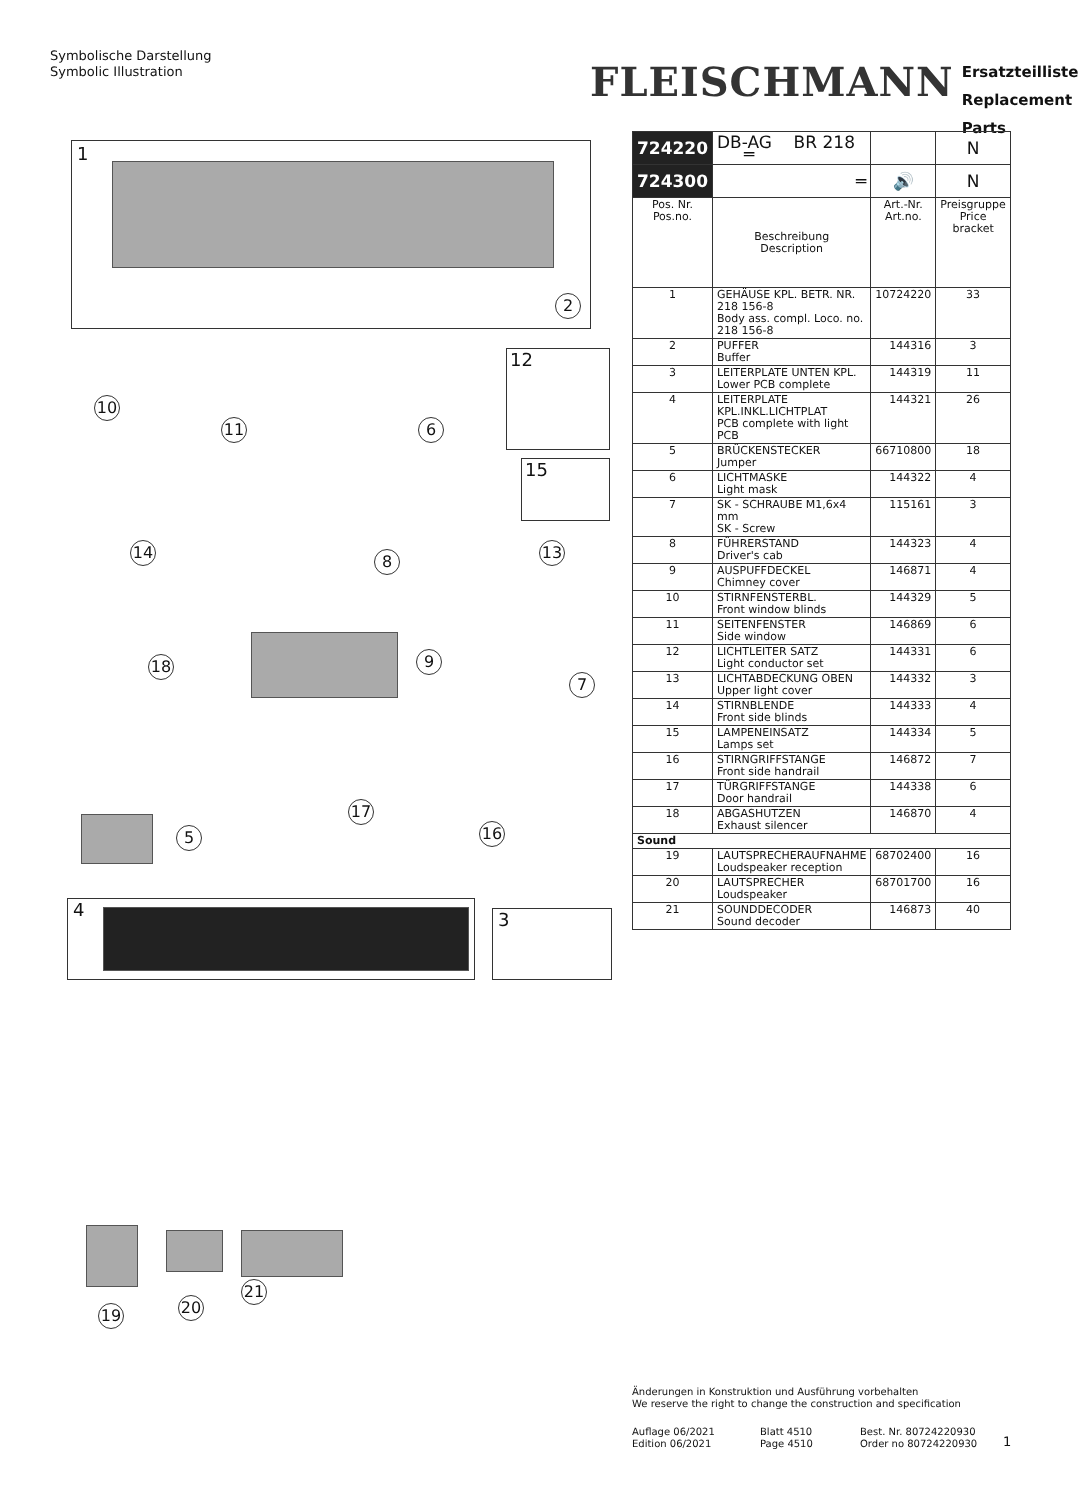Symbolische Darstellung
Symbolic Illustration
FLEISCHMANN
Ersatzteilliste
Replacement Parts
1
2
10
11 6
12
15
14 8 13
18 9
7
17
16
5
4
3
19 20
21
| 724220 | DB-AG BR 218 ═ | | N |
| 724300 | ═ | 🔊 | N |
| Pos. Nr. Pos.no. | Beschreibung Description | Art.-Nr. Art.no. | Preisgruppe Price bracket |
| 1 | GEHÄUSE KPL. BETR. NR. 218 156-8 Body ass. compl. Loco. no. 218 156-8 | 10724220 | 33 |
| 2 | PUFFER Buffer | 144316 | 3 |
| 3 | LEITERPLATE UNTEN KPL. Lower PCB complete | 144319 | 11 |
| 4 | LEITERPLATE KPL.INKL.LICHTPLAT PCB complete with light PCB | 144321 | 26 |
| 5 | BRÜCKENSTECKER Jumper | 66710800 | 18 |
| 6 | LICHTMASKE Light mask | 144322 | 4 |
| 7 | SK - SCHRAUBE M1,6x4 mm SK - Screw | 115161 | 3 |
| 8 | FÜHRERSTAND Driver's cab | 144323 | 4 |
| 9 | AUSPUFFDECKEL Chimney cover | 146871 | 4 |
| 10 | STIRNFENSTERBL. Front window blinds | 144329 | 5 |
| 11 | SEITENFENSTER Side window | 146869 | 6 |
| 12 | LICHTLEITER SATZ Light conductor set | 144331 | 6 |
| 13 | LICHTABDECKUNG OBEN Upper light cover | 144332 | 3 |
| 14 | STIRNBLENDE Front side blinds | 144333 | 4 |
| 15 | LAMPENEINSATZ Lamps set | 144334 | 5 |
| 16 | STIRNGRIFFSTANGE Front side handrail | 146872 | 7 |
| 17 | TÜRGRIFFSTANGE Door handrail | 144338 | 6 |
| 18 | ABGASHUTZEN Exhaust silencer | 146870 | 4 |
| Sound | | | |
| 19 | LAUTSPRECHERAUFNAHME Loudspeaker reception | 68702400 | 16 |
| 20 | LAUTSPRECHER Loudspeaker | 68701700 | 16 |
| 21 | SOUNDDECODER Sound decoder | 146873 | 40 |
Änderungen in Konstruktion und Ausführung vorbehalten
We reserve the right to change the construction and specification
Auflage 06/2021
Edition 06/2021
Blatt 4510
Page 4510
Best. Nr. 80724220930
Order no 80724220930
1